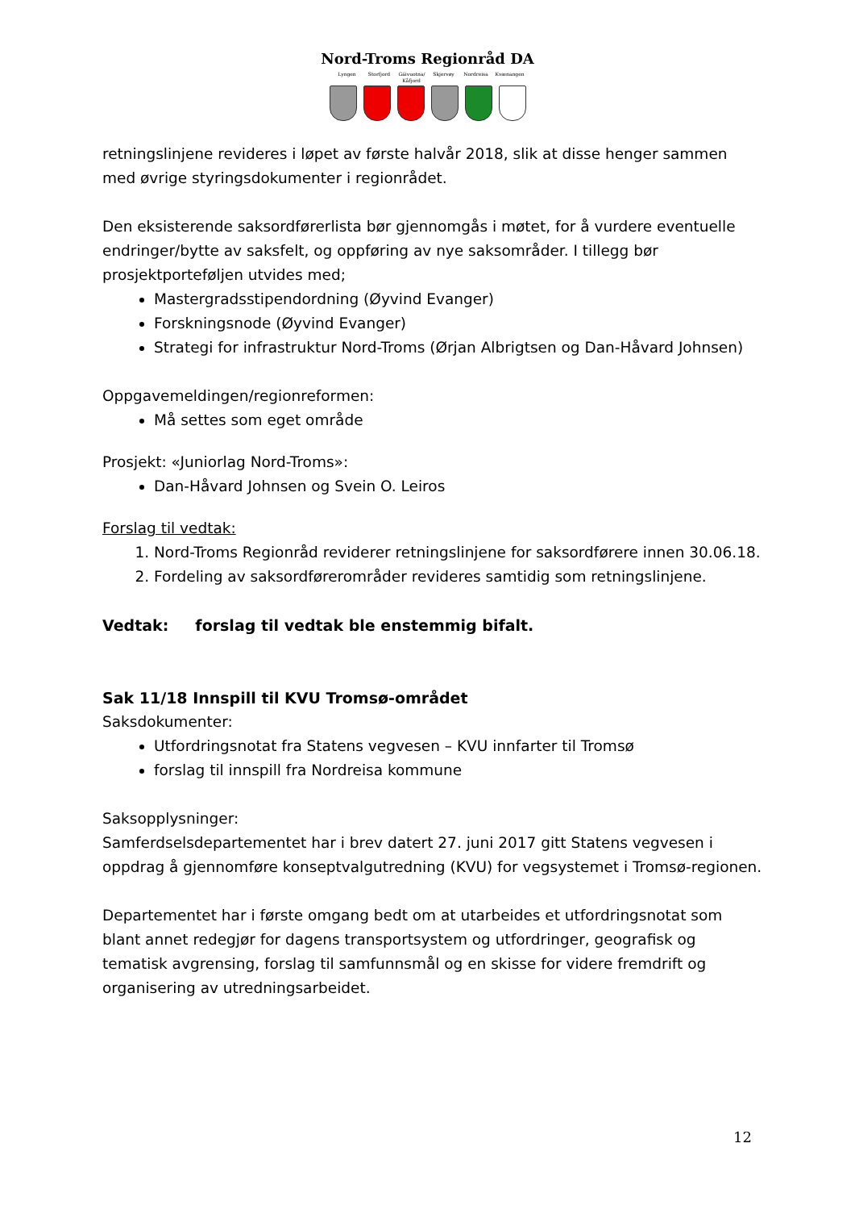Nord-Troms Regionråd DA
Lyngen Storfjord Gáivuotna/ Kåfjord Skjervøy Nordreisa Kvænangen
retningslinjene revideres i løpet av første halvår 2018, slik at disse henger sammen med øvrige styringsdokumenter i regionrådet.
Den eksisterende saksordførerlista bør gjennomgås i møtet, for å vurdere eventuelle endringer/bytte av saksfelt, og oppføring av nye saksområder. I tillegg bør prosjektporteføljen utvides med;
Mastergradsstipendordning (Øyvind Evanger)
Forskningsnode (Øyvind Evanger)
Strategi for infrastruktur Nord-Troms (Ørjan Albrigtsen og Dan-Håvard Johnsen)
Oppgavemeldingen/regionreformen:
Må settes som eget område
Prosjekt: «Juniorlag Nord-Troms»:
Dan-Håvard Johnsen og Svein O. Leiros
Forslag til vedtak:
1. Nord-Troms Regionråd reviderer retningslinjene for saksordførere innen 30.06.18.
2. Fordeling av saksordførerområder revideres samtidig som retningslinjene.
Vedtak: forslag til vedtak ble enstemmig bifalt.
Sak 11/18 Innspill til KVU Tromsø-området
Saksdokumenter:
Utfordringsnotat fra Statens vegvesen – KVU innfarter til Tromsø
forslag til innspill fra Nordreisa kommune
Saksopplysninger:
Samferdselsdepartementet har i brev datert 27. juni 2017 gitt Statens vegvesen i oppdrag å gjennomføre konseptvalgutredning (KVU) for vegsystemet i Tromsø-regionen.
Departementet har i første omgang bedt om at utarbeides et utfordringsnotat som blant annet redegjør for dagens transportsystem og utfordringer, geografisk og tematisk avgrensing, forslag til samfunnsmål og en skisse for videre fremdrift og organisering av utredningsarbeidet.
12